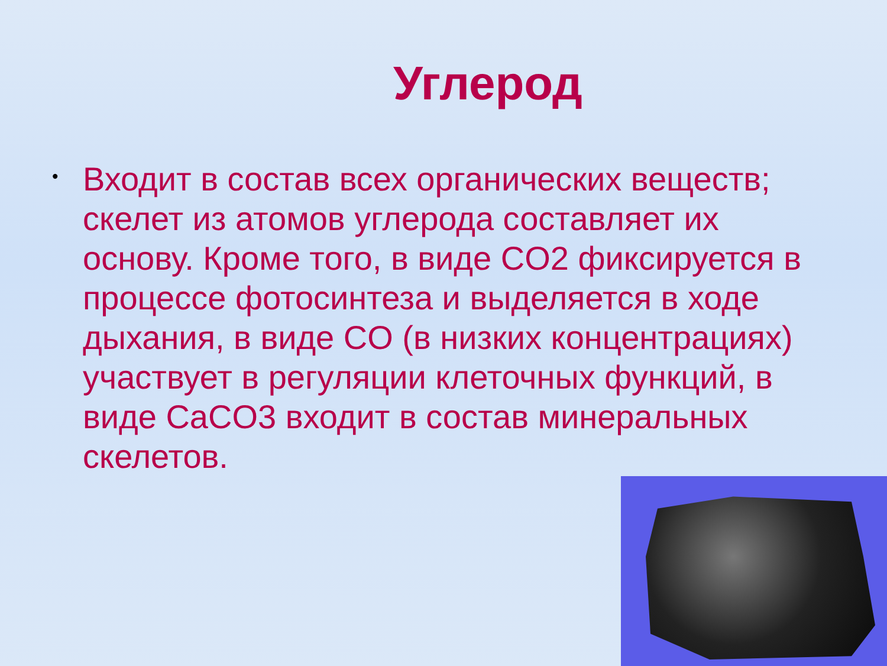Углерод
•
Входит в состав всех органических веществ; скелет из атомов углерода составляет их основу. Кроме того, в виде CO2 фиксируется в процессе фотосинтеза и выделяется в ходе дыхания, в виде CO (в низких концентрациях) участвует в регуляции клеточных функций, в виде CaCO3 входит в состав минеральных скелетов.